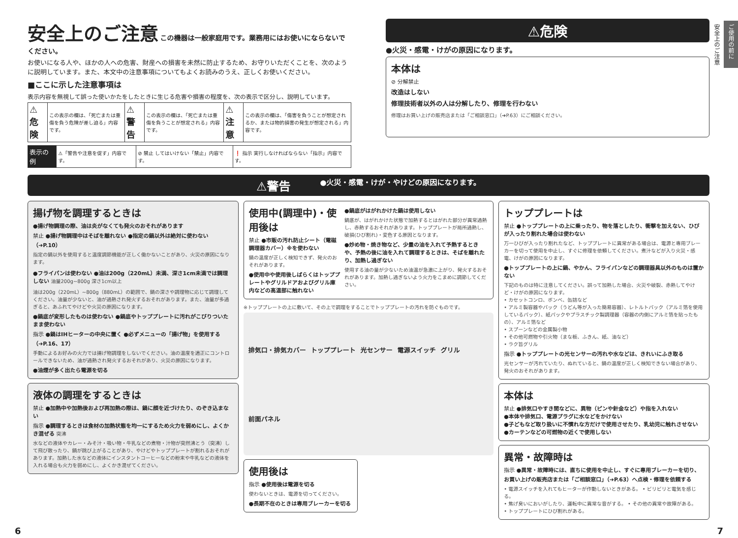ご使用の前に
安全上のご注意
安全上のご注意
この機器は一般家庭用です。業務用にはお使いにならないでください。
お使いになる人や、ほかの人への危害、財産への損害を未然に防止するため、お守りいただくことを、次のように説明しています。また、本文中の注意事項についてもよくお読みのうえ、正しくお使いください。
■ここに示した注意事項は
表示内容を無視して誤った使いかたをしたときに生じる危害や損害の程度を、次の表示で区分し、説明しています。
| ⚠危険 | この表示の欄は、「死亡または重傷を負う危険が差し迫る」内容です。 | ⚠警告 | この表示の欄は、「死亡または重傷を負うことが想定される」内容です。 | ⚠注意 | この表示の欄は、「傷害を負うことが想定されるか、または物的損害の発生が想定される」内容です。 |
| 表示の例 | ⚠「警告や注意を促す」内容です。 | ⊘ 禁止 してはいけない「禁止」内容です。 | ❗ 指示 実行しなければならない「指示」内容です。 |
⚠危険
●火災・感電・けがの原因になります。
本体は
⊘ 分解禁止
改造はしない
修理技術者以外の人は分解したり、修理を行わない
修理はお買い上げの販売店または「ご相談窓口」（➔P.63）にご相談ください。
⚠警告 ●火災・感電・けが・やけどの原因になります。
揚げ物を調理するときは
●揚げ物調理の際、油は炎がなくても発火のおそれがあります
禁止 ●揚げ物調理中はそばを離れない ●指定の鍋以外は絶対に使わない（➔P.10）
指定の鍋以外を使用すると温度調節機能が正しく働かないことがあり、火災の原因になります。
●フライパンは使わない ●油は200g（220mL）未満、深さ1cm未満では調理しない 油量200g~800g 深さ1cm以上
油は200g（220mL）~800g（880mL）の範囲で、鍋の深さや調理物に応じて調理してください。油量が少ないと、油が過熱され発火するおそれがあります。また、油量が多過ぎると、あふれてやけどや火災の原因になります。
●鍋底が変形したものは使わない ●鍋底やトッププレートに汚れがこびりついたまま使わない
指示 ●鍋はIHヒーターの中央に置く ●必ずメニューの「揚げ物」を使用する（➔P.16、17）
手動によるお好みの火力では揚げ物調理をしないでください。油の温度を適正にコントロールできないため、油が過熱され発火するおそれがあり、火災の原因になります。
●油煙が多く出たら電源を切る
液体の調理をするときは
禁止 ●加熱中や加熱後および再加熱の際は、鍋に顔を近づけたり、のぞき込まない
指示 ●調理するときは食材の加熱状態を均一にするため火力を弱めにし、よくかき混ぜる 突沸
水などの液体やカレー・みそ汁・吸い物・牛乳などの煮物・汁物が突然沸とう（突沸）して飛び散ったり、鍋が跳び上がることがあり、やけどやトッププレートが割れるおそれがあります。加熱した水などの液体にインスタントコーヒーなどの粉末や牛乳などの液体を入れる場合も火力を弱めにし、よくかき混ぜてください。
使用中(調理中)・使用後は
禁止 ●市販の汚れ防止シート（電磁調理器カバー）※を使わない
鍋の温度が正しく検知できず、発火のおそれがあります。
●使用中や使用後しばらくはトッププレートやグリルドアおよびグリル庫内などの高温部に触れない
●鍋底がはがれかけた鍋は使用しない
鍋底が、はがれかけた状態で加熱するとはがれた部分が異常過熱し、赤熱するおそれがあります。トッププレートが局所過熱し、破損(ひび割れ)・変色する原因となります。
●炒め物・焼き物など、少量の油を入れて予熱するときや、予熱の後に油を入れて調理するときは、そばを離れたり、加熱し過ぎない
使用する油の量が少ないため油温が急激に上がり、発火するおそれがあります。加熱し過ぎないよう火力をこまめに調節してください。
※トッププレートの上に敷いて、その上で調理をすることでトッププレートの汚れを防ぐものです。
排気口・排気カバー トッププレート 光センサー 電源スイッチ グリル 前面パネル
使用後は
指示 ●使用後は電源を切る
使わないときは、電源を切ってください。
●長期不在のときは専用ブレーカーを切る
トッププレートは
禁止 ●トッププレートの上に乗ったり、物を落としたり、衝撃を加えない、ひびが入ったり割れた場合は使わない
万一ひびが入ったり割れたなど、トッププレートに異常がある場合は、電源と専用ブレーカーを切って使用を中止し、すぐに修理を依頼してください。煮汁などが入り火災・感電、けがの原因になります。
●トッププレートの上に鍋、やかん、フライパンなどの調理器具以外のものは置かない
下記のものは特に注意してください。誤って加熱した場合、火災や破裂、赤熱してやけど・けがの原因になります。
• カセットコンロ、ボンベ、缶詰など
• アルミ製容器やパック（うどん等が入った簡易容器）、レトルトパック（アルミ箔を使用しているパック）、紙パックやプラスチック製調理器（容器の内側にアルミ箔を貼ったもの）、アルミ箔など
• スプーンなどの金属製小物
• その他可燃物や引火物（まな板、ふきん、紙、油など）
• ラク旨グリル
指示 ●トッププレートの光センサーの汚れや水などは、きれいにふき取る
光センサーが汚れていたり、ぬれていると、鍋の温度が正しく検知できない場合があり、発火のおそれがあります。
本体は
禁止 ●排気口やすき間などに、異物（ピンや針金など）や指を入れない
●本体や排気口、電源プラグに水などをかけない
●子どもなど取り扱いに不慣れな方だけで使用させたり、乳幼児に触れさせない
●カーテンなどの可燃物の近くで使用しない
異常・故障時は
指示 ●異常・故障時には、直ちに使用を中止し、すぐに専用ブレーカーを切り、お買い上げの販売店または「ご相談窓口」（➔P.63）へ点検・修理を依頼する
• 電源スイッチを入れてもヒーターが作動しないときがある。 • ビリビリと電気を感じる。
• 焦げ臭いにおいがしたり、運転中に異常な音がする。 • その他の異常や故障がある。
• トッププレートにひび割れがある。
6 7